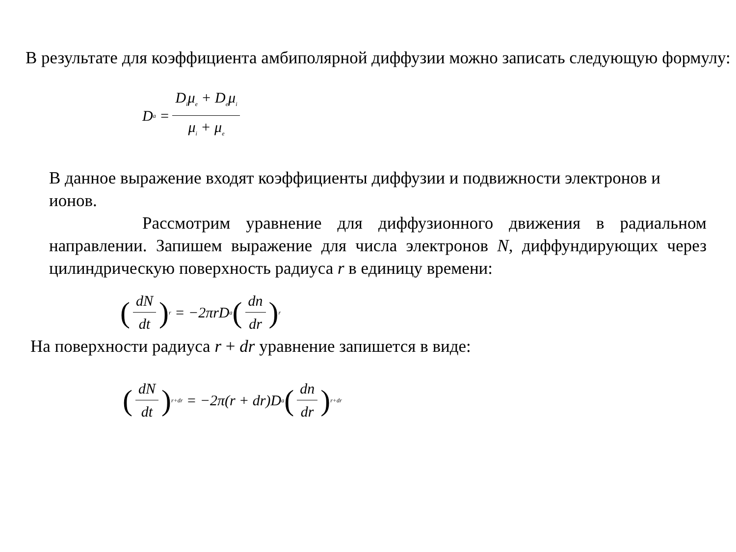В результате для коэффициента амбиполярной диффузии можно записать следующую формулу:
D<sub>a</sub> = D<sub>i</sub>μ<sub>e</sub> + D<sub>e</sub>μ<sub>i</sub> μ<sub>i</sub> + μ<sub>e</sub>
В данное выражение входят коэффициенты диффузии и подвижности электронов и ионов.
Рассмотрим уравнение для диффузионного движения в радиальном направлении. Запишем выражение для числа электронов N, диффундирующих через цилиндрическую поверхность радиуса r в единицу времени:
(dN dt)<sub>r</sub> = −2πrD<sub>a</sub> (dn dr)<sub>r</sub>
На поверхности радиуса r + dr уравнение запишется в виде:
(dN dt)<sub>r+dr</sub> = −2π(r + dr)D<sub>a</sub> (dn dr)<sub>r+dr</sub>